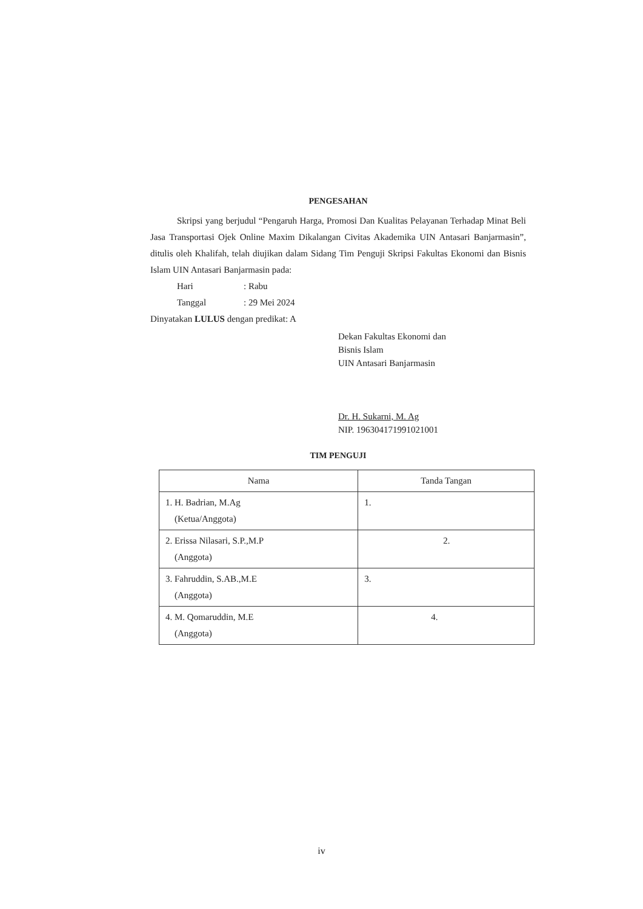PENGESAHAN
Skripsi yang berjudul “Pengaruh Harga, Promosi Dan Kualitas Pelayanan Terhadap Minat Beli Jasa Transportasi Ojek Online Maxim Dikalangan Civitas Akademika UIN Antasari Banjarmasin”, ditulis oleh Khalifah, telah diujikan dalam Sidang Tim Penguji Skripsi Fakultas Ekonomi dan Bisnis Islam UIN Antasari Banjarmasin pada:
Hari: Rabu
Tanggal: 29 Mei 2024
Dinyatakan LULUS dengan predikat: A
Dekan Fakultas Ekonomi dan
Bisnis Islam
UIN Antasari Banjarmasin
Dr. H. Sukarni, M. Ag
NIP. 196304171991021001
TIM PENGUJI
| Nama | Tanda Tangan |
| --- | --- |
| 1. H. Badrian, M.Ag (Ketua/Anggota) | 1. |
| 2. Erissa Nilasari, S.P.,M.P (Anggota) | 2. |
| 3. Fahruddin, S.AB.,M.E (Anggota) | 3. |
| 4. M. Qomaruddin, M.E (Anggota) | 4. |
iv